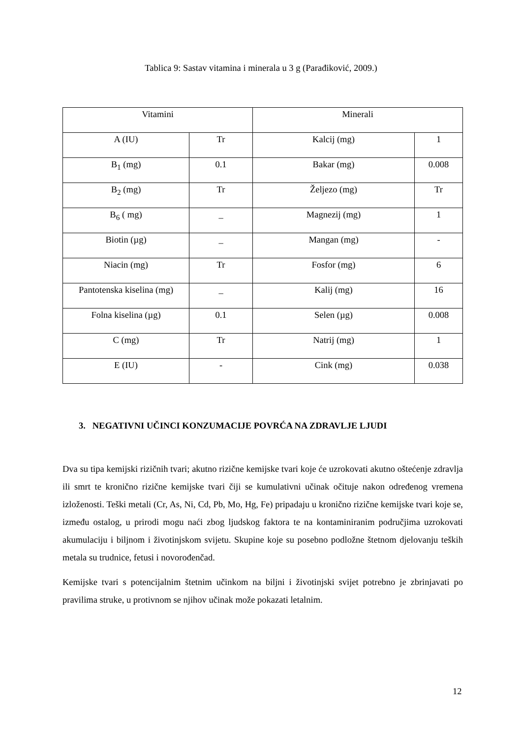Tablica 9: Sastav vitamina i minerala u 3 g (Parađiković, 2009.)
| Vitamini | | Minerali | |
| --- | --- | --- | --- |
| A (IU) | Tr | Kalcij (mg) | 1 |
| B<sub>1</sub> (mg) | 0.1 | Bakar (mg) | 0.008 |
| B<sub>2</sub> (mg) | Tr | Željezo (mg) | Tr |
| B<sub>6</sub> ( mg) | _ | Magnezij (mg) | 1 |
| Biotin (µg) | _ | Mangan (mg) | - |
| Niacin (mg) | Tr | Fosfor (mg) | 6 |
| Pantotenska kiselina (mg) | _ | Kalij (mg) | 16 |
| Folna kiselina (µg) | 0.1 | Selen (µg) | 0.008 |
| C (mg) | Tr | Natrij (mg) | 1 |
| E (IU) | - | Cink (mg) | 0.038 |
3. NEGATIVNI UČINCI KONZUMACIJE POVRĆA NA ZDRAVLJE LJUDI
Dva su tipa kemijski rizičnih tvari; akutno rizične kemijske tvari koje će uzrokovati akutno oštećenje zdravlja ili smrt te kronično rizične kemijske tvari čiji se kumulativni učinak očituje nakon određenog vremena izloženosti. Teški metali (Cr, As, Ni, Cd, Pb, Mo, Hg, Fe) pripadaju u kronično rizične kemijske tvari koje se, između ostalog, u prirodi mogu naći zbog ljudskog faktora te na kontaminiranim područjima uzrokovati akumulaciju i biljnom i životinjskom svijetu. Skupine koje su posebno podložne štetnom djelovanju teških metala su trudnice, fetusi i novorođenčad.
Kemijske tvari s potencijalnim štetnim učinkom na biljni i životinjski svijet potrebno je zbrinjavati po pravilima struke, u protivnom se njihov učinak može pokazati letalnim.
12